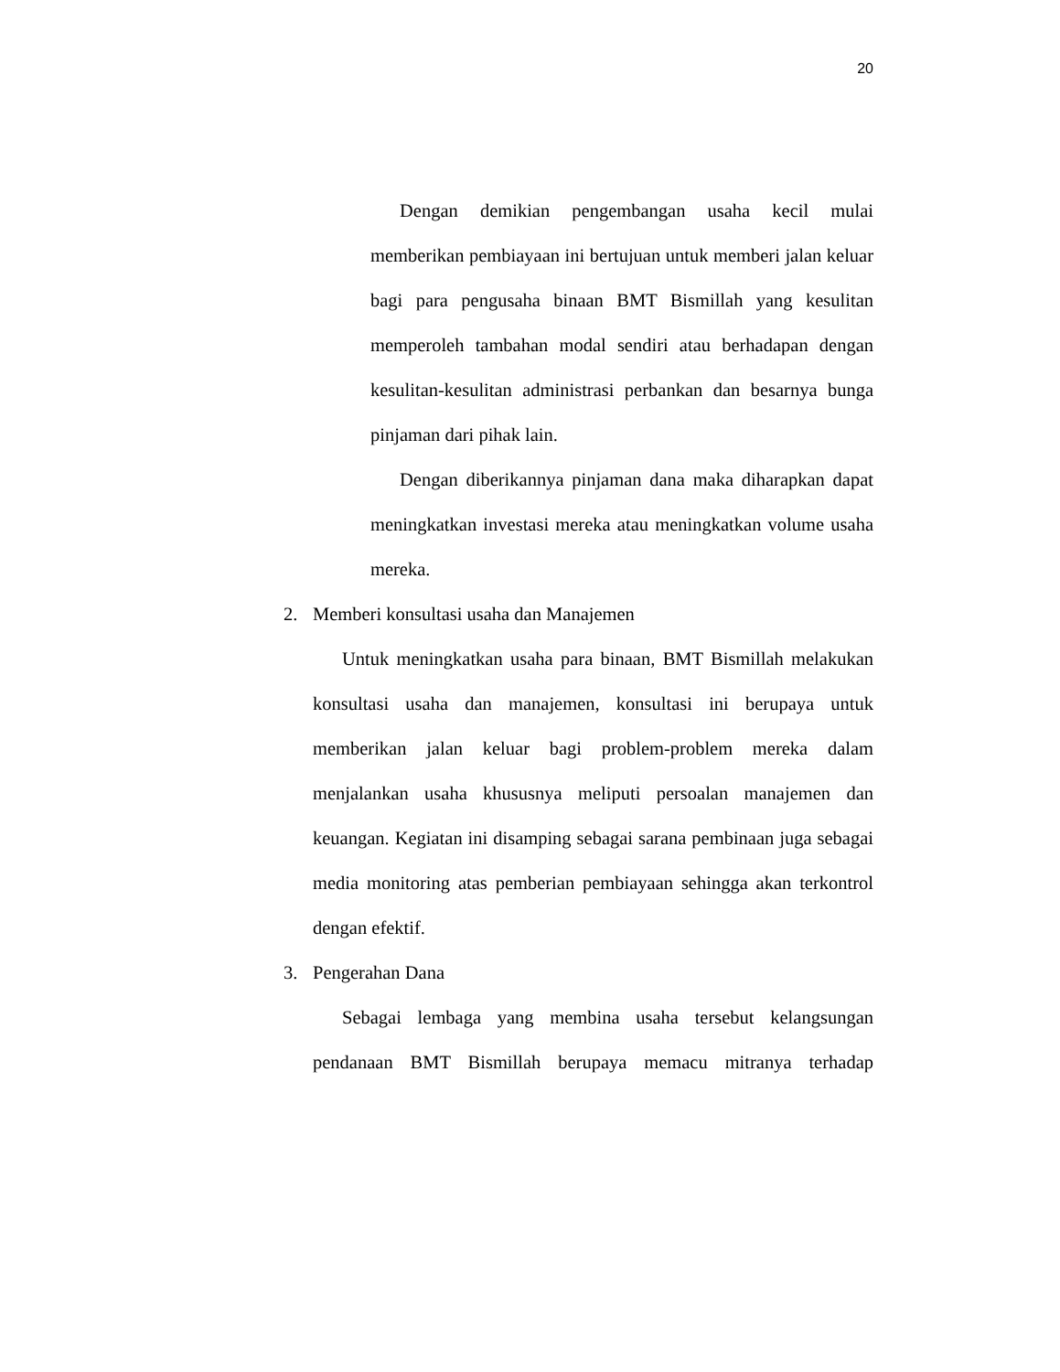20
Dengan demikian pengembangan usaha kecil mulai memberikan pembiayaan ini bertujuan untuk memberi jalan keluar bagi para pengusaha binaan BMT Bismillah yang kesulitan memperoleh tambahan modal sendiri atau berhadapan dengan kesulitan-kesulitan administrasi perbankan dan besarnya bunga pinjaman dari pihak lain.
Dengan diberikannya pinjaman dana maka diharapkan dapat meningkatkan investasi mereka atau meningkatkan volume usaha mereka.
2. Memberi konsultasi usaha dan Manajemen
Untuk meningkatkan usaha para binaan, BMT Bismillah melakukan konsultasi usaha dan manajemen, konsultasi ini berupaya untuk memberikan jalan keluar bagi problem-problem mereka dalam menjalankan usaha khususnya meliputi persoalan manajemen dan keuangan. Kegiatan ini disamping sebagai sarana pembinaan juga sebagai media monitoring atas pemberian pembiayaan sehingga akan terkontrol dengan efektif.
3. Pengerahan Dana
Sebagai lembaga yang membina usaha tersebut kelangsungan pendanaan BMT Bismillah berupaya memacu mitranya terhadap